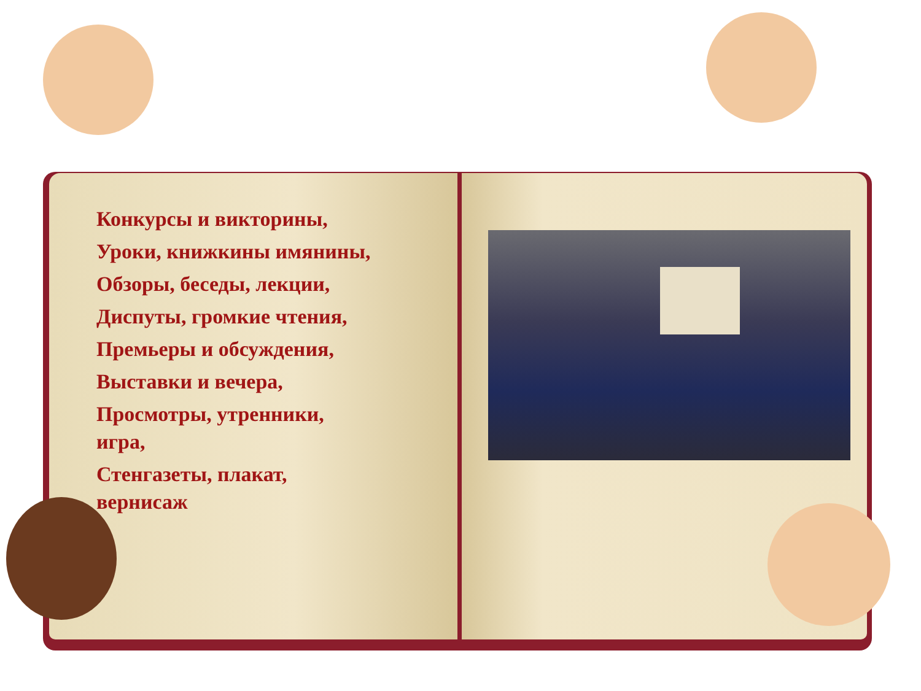Конкурсы и викторины,
Уроки, книжкины имянины,
Обзоры, беседы, лекции,
Диспуты, громкие чтения,
Премьеры и обсуждения,
Выставки и вечера,
Просмотры, утренники,
игра,
Стенгазеты, плакат,
вернисаж